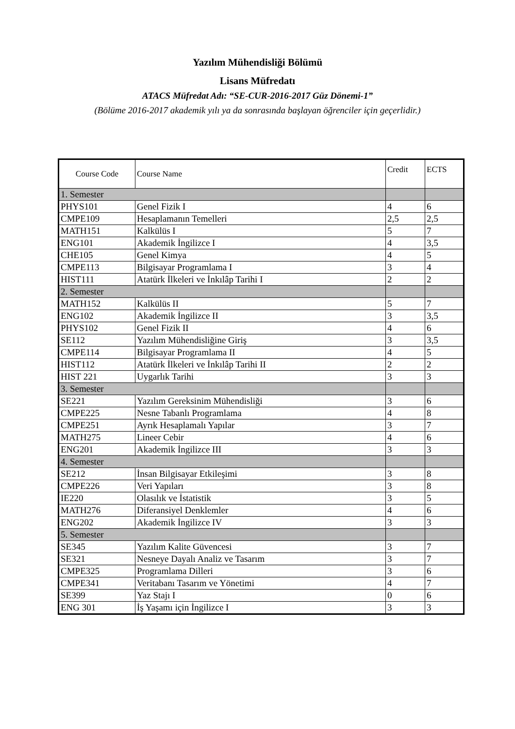Yazılım Mühendisliği Bölümü
Lisans Müfredatı
ATACS Müfredat Adı: “SE-CUR-2016-2017 Güz Dönemi-1”
(Bölüme 2016-2017 akademik yılı ya da sonrasında başlayan öğrenciler için geçerlidir.)
| Course Code | Course Name | Credit | ECTS |
| --- | --- | --- | --- |
| 1. Semester | | | |
| PHYS101 | Genel Fizik I | 4 | 6 |
| CMPE109 | Hesaplamanın Temelleri | 2,5 | 2,5 |
| MATH151 | Kalkülüs I | 5 | 7 |
| ENG101 | Akademik İngilizce I | 4 | 3,5 |
| CHE105 | Genel Kimya | 4 | 5 |
| CMPE113 | Bilgisayar Programlama I | 3 | 4 |
| HIST111 | Atatürk İlkeleri ve İnkılâp Tarihi I | 2 | 2 |
| 2. Semester | | | |
| MATH152 | Kalkülüs II | 5 | 7 |
| ENG102 | Akademik İngilizce II | 3 | 3,5 |
| PHYS102 | Genel Fizik II | 4 | 6 |
| SE112 | Yazılım Mühendisliğine Giriş | 3 | 3,5 |
| CMPE114 | Bilgisayar Programlama II | 4 | 5 |
| HIST112 | Atatürk İlkeleri ve İnkılâp Tarihi II | 2 | 2 |
| HIST 221 | Uygarlık Tarihi | 3 | 3 |
| 3. Semester | | | |
| SE221 | Yazılım Gereksinim Mühendisliği | 3 | 6 |
| CMPE225 | Nesne Tabanlı Programlama | 4 | 8 |
| CMPE251 | Ayrık Hesaplamalı Yapılar | 3 | 7 |
| MATH275 | Lineer Cebir | 4 | 6 |
| ENG201 | Akademik İngilizce III | 3 | 3 |
| 4. Semester | | | |
| SE212 | İnsan Bilgisayar Etkileşimi | 3 | 8 |
| CMPE226 | Veri Yapıları | 3 | 8 |
| IE220 | Olasılık ve İstatistik | 3 | 5 |
| MATH276 | Diferansiyel Denklemler | 4 | 6 |
| ENG202 | Akademik İngilizce IV | 3 | 3 |
| 5. Semester | | | |
| SE345 | Yazılım Kalite Güvencesi | 3 | 7 |
| SE321 | Nesneye Dayalı Analiz ve Tasarım | 3 | 7 |
| CMPE325 | Programlama Dilleri | 3 | 6 |
| CMPE341 | Veritabanı Tasarım ve Yönetimi | 4 | 7 |
| SE399 | Yaz Stajı I | 0 | 6 |
| ENG 301 | İş Yaşamı için İngilizce I | 3 | 3 |